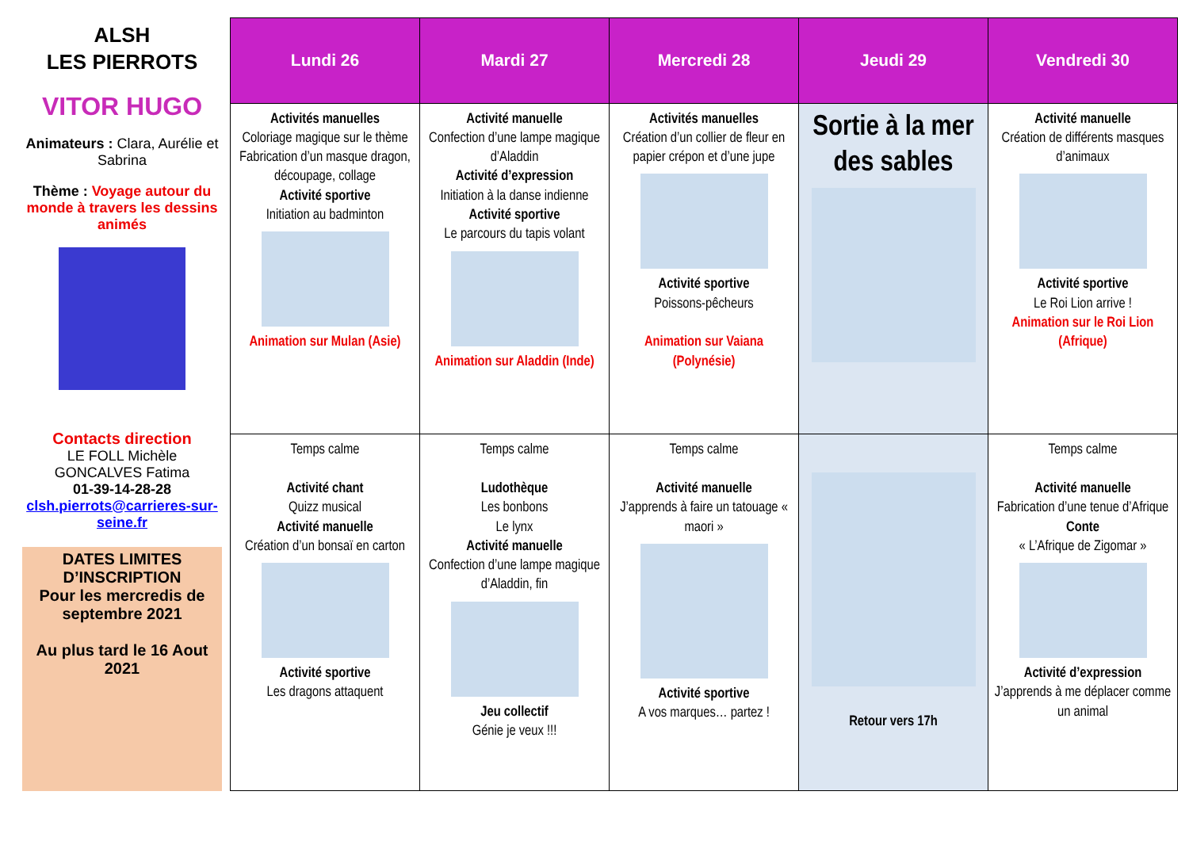ALSH
LES PIERROTS
VITOR HUGO
Animateurs : Clara, Aurélie et Sabrina
Thème : Voyage autour du monde à travers les dessins animés
Contacts direction
LE FOLL Michèle
GONCALVES Fatima
01-39-14-28-28
clsh.pierrots@carrieres-sur-seine.fr
DATES LIMITES D’INSCRIPTION
Pour les mercredis de septembre 2021
Au plus tard le 16 Aout 2021
| Lundi 26 | Mardi 27 | Mercredi 28 | Jeudi 29 | Vendredi 30 |
| --- | --- | --- | --- | --- |
| Activités manuelles Coloriage magique sur le thème Fabrication d’un masque dragon, découpage, collage Activité sportive Initiation au badminton Animation sur Mulan (Asie) | Activité manuelle Confection d’une lampe magique d’Aladdin Activité d’expression Initiation à la danse indienne Activité sportive Le parcours du tapis volant Animation sur Aladdin (Inde) | Activités manuelles Création d’un collier de fleur en papier crépon et d’une jupe Activité sportive Poissons-pêcheurs Animation sur Vaiana (Polynésie) | Sortie à la mer des sables | Activité manuelle Création de différents masques d’animaux Activité sportive Le Roi Lion arrive ! Animation sur le Roi Lion (Afrique) |
| Temps calme Activité chant Quizz musical Activité manuelle Création d’un bonsaï en carton Activité sportive Les dragons attaquent | Temps calme Ludothèque Les bonbons Le lynx Activité manuelle Confection d’une lampe magique d’Aladdin, fin Jeu collectif Génie je veux !!! | Temps calme Activité manuelle J’apprends à faire un tatouage « maori » Activité sportive A vos marques… partez ! | Retour vers 17h | Temps calme Activité manuelle Fabrication d’une tenue d’Afrique Conte « L’Afrique de Zigomar » Activité d’expression J’apprends à me déplacer comme un animal |